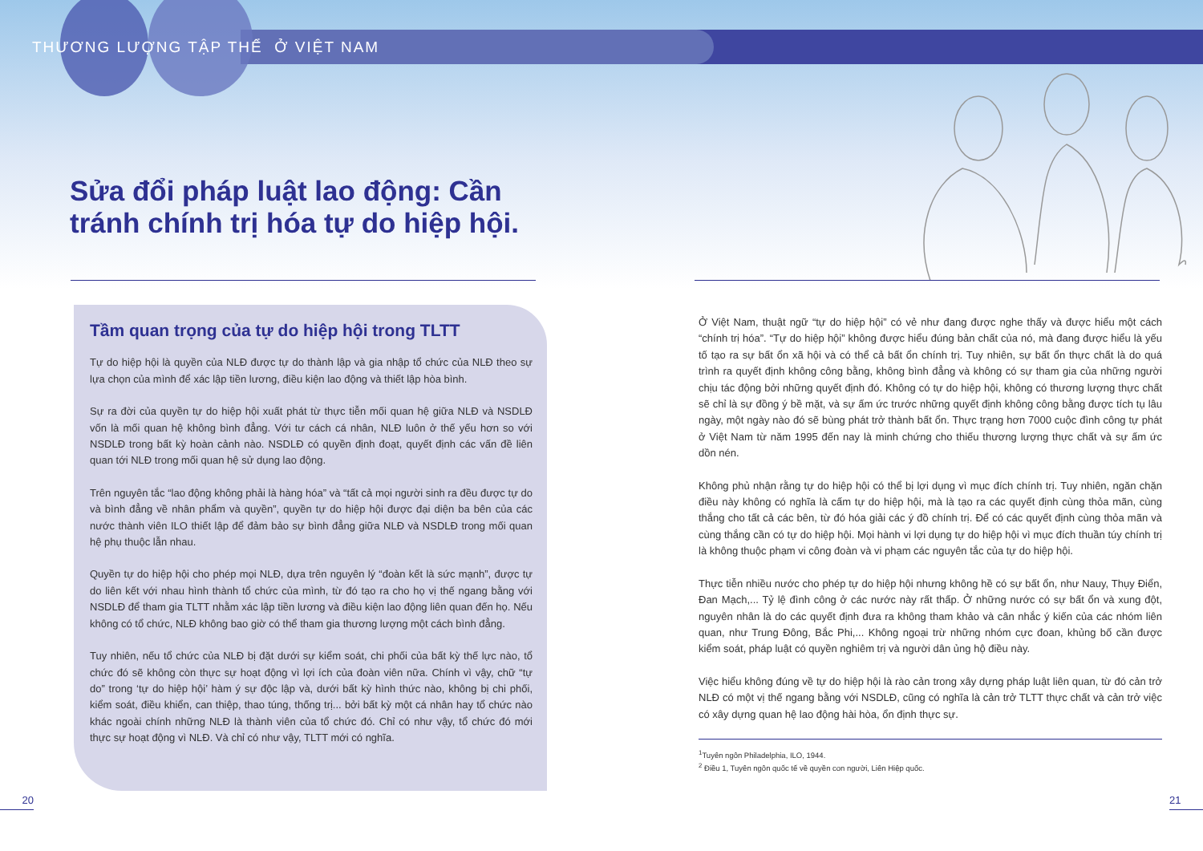THƯƠNG LƯỢNG TẬP THỂ Ở VIỆT NAM
Sửa đổi pháp luật lao động: Cần tránh chính trị hóa tự do hiệp hội.
Tầm quan trọng của tự do hiệp hội trong TLTT
Tự do hiệp hội là quyền của NLĐ được tự do thành lập và gia nhập tổ chức của NLĐ theo sự lựa chọn của mình để xác lập tiền lương, điều kiện lao động và thiết lập hòa bình.
Sự ra đời của quyền tự do hiệp hội xuất phát từ thực tiễn mối quan hệ giữa NLĐ và NSDLĐ vốn là mối quan hệ không bình đẳng. Với tư cách cá nhân, NLĐ luôn ở thế yếu hơn so với NSDLĐ trong bất kỳ hoàn cảnh nào. NSDLĐ có quyền định đoạt, quyết định các vấn đề liên quan tới NLĐ trong mối quan hệ sử dụng lao động.
Trên nguyên tắc “lao động không phải là hàng hóa” và “tất cả mọi người sinh ra đều được tự do và bình đẳng về nhân phẩm và quyền”, quyền tự do hiệp hội được đại diện ba bên của các nước thành viên ILO thiết lập để đảm bảo sự bình đẳng giữa NLĐ và NSDLĐ trong mối quan hệ phụ thuộc lẫn nhau.
Quyền tự do hiệp hội cho phép mọi NLĐ, dựa trên nguyên lý “đoàn kết là sức mạnh”, được tự do liên kết với nhau hình thành tổ chức của mình, từ đó tạo ra cho họ vị thế ngang bằng với NSDLĐ để tham gia TLTT nhằm xác lập tiền lương và điều kiện lao động liên quan đến họ. Nếu không có tổ chức, NLĐ không bao giờ có thể tham gia thương lượng một cách bình đẳng.
Tuy nhiên, nếu tổ chức của NLĐ bị đặt dưới sự kiểm soát, chi phối của bất kỳ thế lực nào, tổ chức đó sẽ không còn thực sự hoạt động vì lợi ích của đoàn viên nữa. Chính vì vậy, chữ “tự do” trong ‘tự do hiệp hội’ hàm ý sự độc lập và, dưới bất kỳ hình thức nào, không bị chi phối, kiểm soát, điều khiển, can thiệp, thao túng, thống trị... bởi bất kỳ một cá nhân hay tổ chức nào khác ngoài chính những NLĐ là thành viên của tổ chức đó. Chỉ có như vậy, tổ chức đó mới thực sự hoạt động vì NLĐ. Và chỉ có như vậy, TLTT mới có nghĩa.
Ở Việt Nam, thuật ngữ “tự do hiệp hội” có vẻ như đang được nghe thấy và được hiểu một cách “chính trị hóa”. “Tự do hiệp hội” không được hiểu đúng bản chất của nó, mà đang được hiểu là yếu tố tạo ra sự bất ổn xã hội và có thể cả bất ổn chính trị. Tuy nhiên, sự bất ổn thực chất là do quá trình ra quyết định không công bằng, không bình đẳng và không có sự tham gia của những người chịu tác động bởi những quyết định đó. Không có tự do hiệp hội, không có thương lượng thực chất sẽ chỉ là sự đồng ý bề mặt, và sự ấm ức trước những quyết định không công bằng được tích tụ lâu ngày, một ngày nào đó sẽ bùng phát trở thành bất ổn. Thực trạng hơn 7000 cuộc đình công tự phát ở Việt Nam từ năm 1995 đến nay là minh chứng cho thiếu thương lượng thực chất và sự ấm ức dồn nén.
Không phủ nhận rằng tự do hiệp hội có thể bị lợi dụng vì mục đích chính trị. Tuy nhiên, ngăn chặn điều này không có nghĩa là cấm tự do hiệp hội, mà là tạo ra các quyết định cùng thỏa mãn, cùng thắng cho tất cả các bên, từ đó hóa giải các ý đồ chính trị. Để có các quyết định cùng thỏa mãn và cùng thắng cần có tự do hiệp hội. Mọi hành vi lợi dụng tự do hiệp hội vì mục đích thuần túy chính trị là không thuộc phạm vi công đoàn và vi phạm các nguyên tắc của tự do hiệp hội.
Thực tiễn nhiều nước cho phép tự do hiệp hội nhưng không hề có sự bất ổn, như Nauy, Thụy Điển, Đan Mạch,... Tỷ lệ đình công ở các nước này rất thấp. Ở những nước có sự bất ổn và xung đột, nguyên nhân là do các quyết định đưa ra không tham khảo và cân nhắc ý kiến của các nhóm liên quan, như Trung Đông, Bắc Phi,... Không ngoại trừ những nhóm cực đoan, khủng bố cần được kiểm soát, pháp luật có quyền nghiêm trị và người dân ủng hộ điều này.
Việc hiểu không đúng về tự do hiệp hội là rào cản trong xây dựng pháp luật liên quan, từ đó cản trở NLĐ có một vị thế ngang bằng với NSDLĐ, cũng có nghĩa là cản trở TLTT thực chất và cản trở việc có xây dựng quan hệ lao động hài hòa, ổn định thực sự.
<sup>1</sup> Tuyên ngôn Philadelphia, ILO, 1944.
<sup>2</sup> Điều 1, Tuyên ngôn quốc tế về quyền con người, Liên Hiệp quốc.
20 21